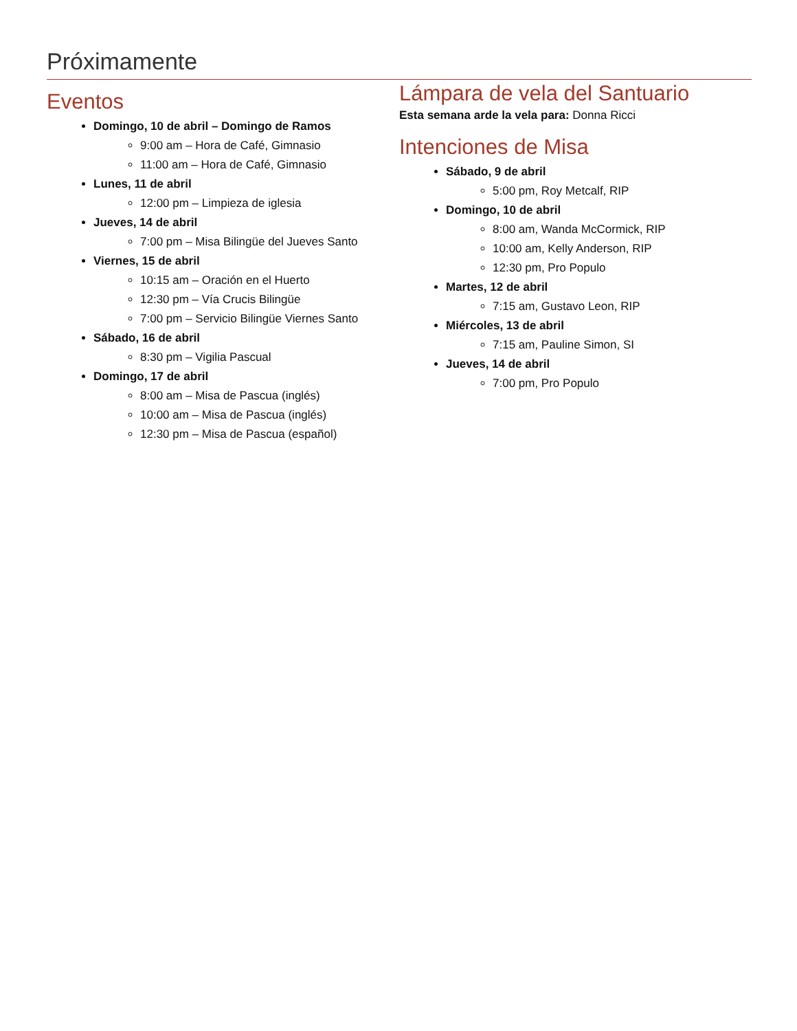Próximamente
Eventos
Domingo, 10 de abril – Domingo de Ramos
9:00 am – Hora de Café, Gimnasio
11:00 am – Hora de Café, Gimnasio
Lunes, 11 de abril
12:00 pm – Limpieza de iglesia
Jueves, 14 de abril
7:00 pm – Misa Bilingüe del Jueves Santo
Viernes, 15 de abril
10:15 am – Oración en el Huerto
12:30 pm – Vía Crucis Bilingüe
7:00 pm – Servicio Bilingüe Viernes Santo
Sábado, 16 de abril
8:30 pm – Vigilia Pascual
Domingo, 17 de abril
8:00 am – Misa de Pascua (inglés)
10:00 am – Misa de Pascua (inglés)
12:30 pm – Misa de Pascua (español)
Lámpara de vela del Santuario
Esta semana arde la vela para: Donna Ricci
Intenciones de Misa
Sábado, 9 de abril
5:00 pm, Roy Metcalf, RIP
Domingo, 10 de abril
8:00 am, Wanda McCormick, RIP
10:00 am, Kelly Anderson, RIP
12:30 pm, Pro Populo
Martes, 12 de abril
7:15 am, Gustavo Leon, RIP
Miércoles, 13 de abril
7:15 am, Pauline Simon, SI
Jueves, 14 de abril
7:00 pm, Pro Populo